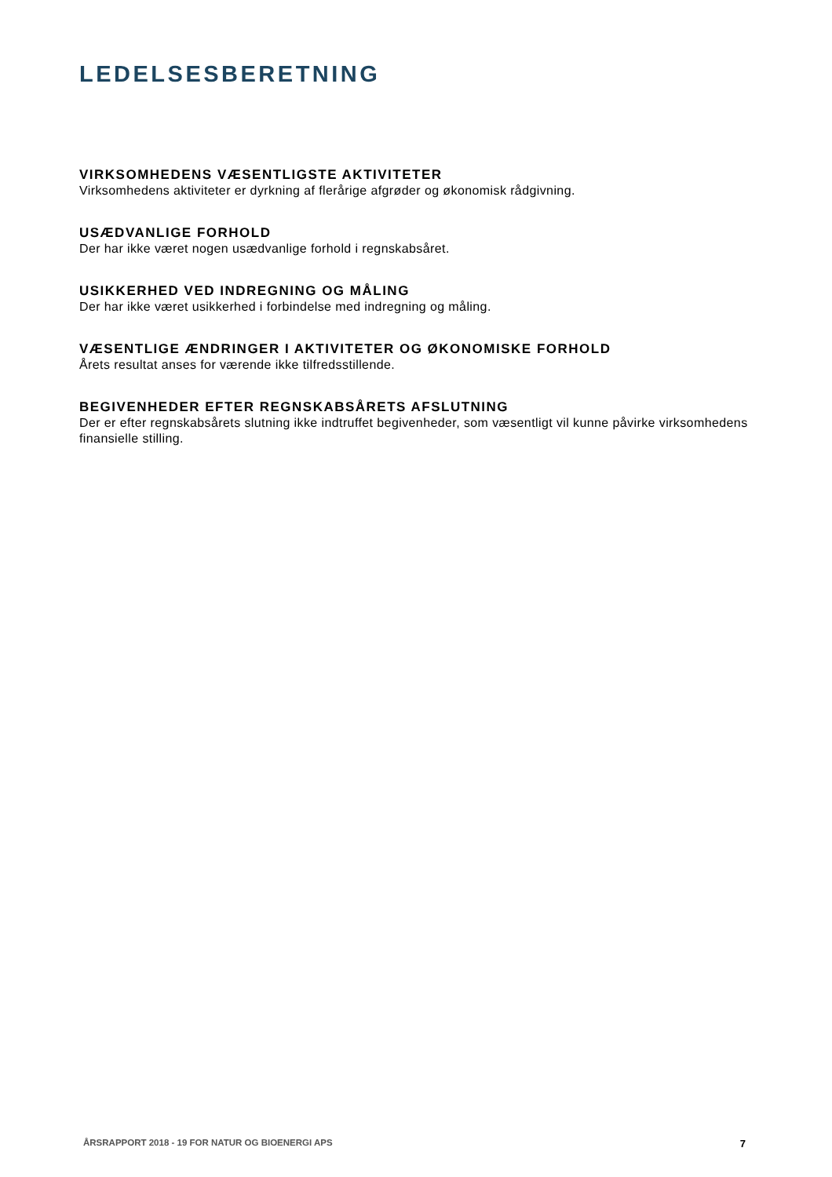LEDELSESBERETNING
VIRKSOMHEDENS VÆSENTLIGSTE AKTIVITETER
Virksomhedens aktiviteter er dyrkning af flerårige afgrøder og økonomisk rådgivning.
USÆDVANLIGE FORHOLD
Der har ikke været nogen usædvanlige forhold i regnskabsåret.
USIKKERHED VED INDREGNING OG MÅLING
Der har ikke været usikkerhed i forbindelse med indregning og måling.
VÆSENTLIGE ÆNDRINGER I AKTIVITETER OG ØKONOMISKE FORHOLD
Årets resultat anses for værende ikke tilfredsstillende.
BEGIVENHEDER EFTER REGNSKABSÅRETS AFSLUTNING
Der er efter regnskabsårets slutning ikke indtruffet begivenheder, som væsentligt vil kunne påvirke virksomhedens finansielle stilling.
ÅRSRAPPORT 2018 - 19 FOR NATUR OG BIOENERGI APS 7